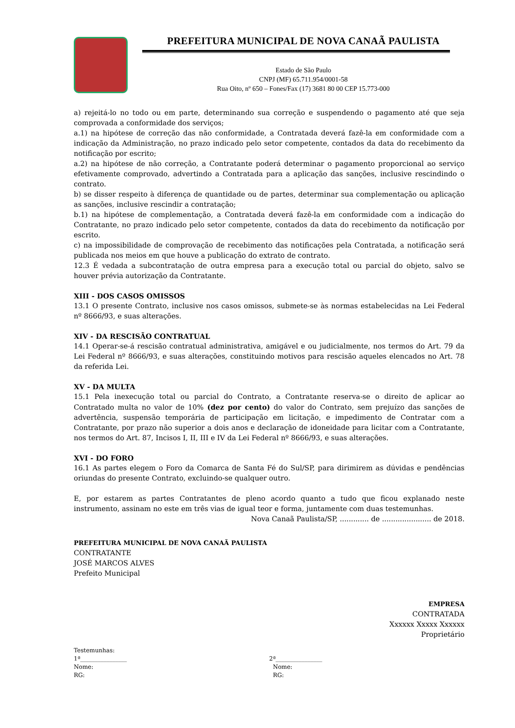PREFEITURA MUNICIPAL DE NOVA CANAÃ PAULISTA
Estado de São Paulo
CNPJ (MF) 65.711.954/0001-58
Rua Oito, nº 650 – Fones/Fax (17) 3681 80 00 CEP 15.773-000
a) rejeitá-lo no todo ou em parte, determinando sua correção e suspendendo o pagamento até que seja comprovada a conformidade dos serviços;
a.1) na hipótese de correção das não conformidade, a Contratada deverá fazê-la em conformidade com a indicação da Administração, no prazo indicado pelo setor competente, contados da data do recebimento da notificação por escrito;
a.2) na hipótese de não correção, a Contratante poderá determinar o pagamento proporcional ao serviço efetivamente comprovado, advertindo a Contratada para a aplicação das sanções, inclusive rescindindo o contrato.
b) se disser respeito à diferença de quantidade ou de partes, determinar sua complementação ou aplicação as sanções, inclusive rescindir a contratação;
b.1) na hipótese de complementação, a Contratada deverá fazê-la em conformidade com a indicação do Contratante, no prazo indicado pelo setor competente, contados da data do recebimento da notificação por escrito.
c) na impossibilidade de comprovação de recebimento das notificações pela Contratada, a notificação será publicada nos meios em que houve a publicação do extrato de contrato.
12.3 É vedada a subcontratação de outra empresa para a execução total ou parcial do objeto, salvo se houver prévia autorização da Contratante.
XIII - DOS CASOS OMISSOS
13.1 O presente Contrato, inclusive nos casos omissos, submete-se às normas estabelecidas na Lei Federal nº 8666/93, e suas alterações.
XIV - DA RESCISÃO CONTRATUAL
14.1 Operar-se-á rescisão contratual administrativa, amigável e ou judicialmente, nos termos do Art. 79 da Lei Federal nº 8666/93, e suas alterações, constituindo motivos para rescisão aqueles elencados no Art. 78 da referida Lei.
XV - DA MULTA
15.1 Pela inexecução total ou parcial do Contrato, a Contratante reserva-se o direito de aplicar ao Contratado multa no valor de 10% (dez por cento) do valor do Contrato, sem prejuízo das sanções de advertência, suspensão temporária de participação em licitação, e impedimento de Contratar com a Contratante, por prazo não superior a dois anos e declaração de idoneidade para licitar com a Contratante, nos termos do Art. 87, Incisos I, II, III e IV da Lei Federal nº 8666/93, e suas alterações.
XVI - DO FORO
16.1 As partes elegem o Foro da Comarca de Santa Fé do Sul/SP, para dirimirem as dúvidas e pendências oriundas do presente Contrato, excluindo-se qualquer outro.
E, por estarem as partes Contratantes de pleno acordo quanto a tudo que ficou explanado neste instrumento, assinam no este em três vias de igual teor e forma, juntamente com duas testemunhas.
Nova Canaã Paulista/SP, ............. de ...................... de 2018.
PREFEITURA MUNICIPAL DE NOVA CANAÃ PAULISTA
CONTRATANTE
JOSÉ MARCOS ALVES
Prefeito Municipal
EMPRESA
CONTRATADA
Xxxxxx Xxxxx Xxxxxx
Proprietário
Testemunhas:
1ª________________
Nome:
RG:
2ª________________
Nome:
RG: